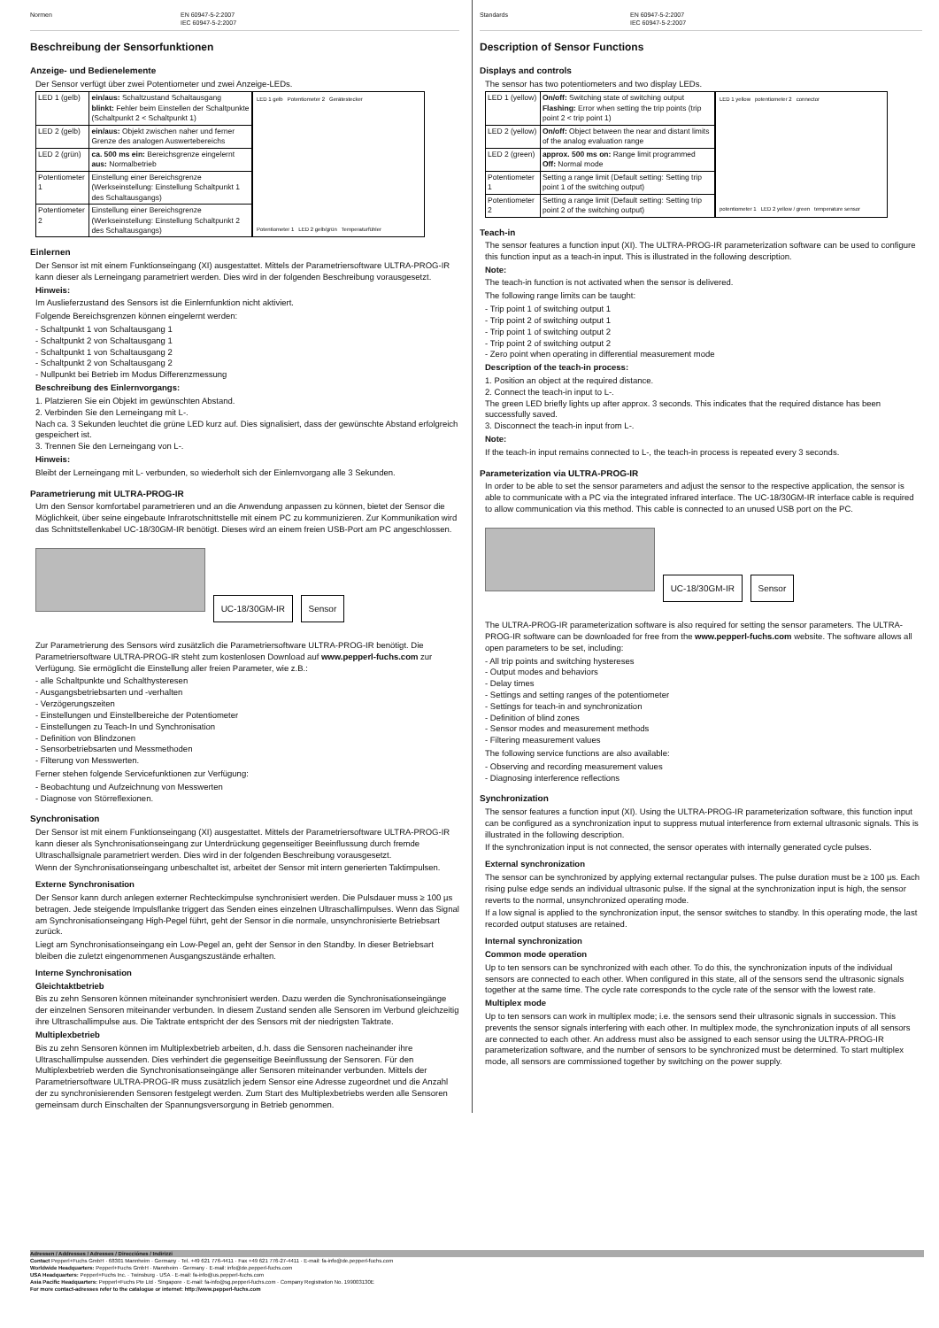Normen EN 60947-5-2:2007
IEC 60947-5-2:2007
Beschreibung der Sensorfunktionen
Anzeige- und Bedienelemente
Der Sensor verfügt über zwei Potentiometer und zwei Anzeige-LEDs.
| LED 1 (gelb) | ein/aus: Schaltzustand Schaltausgang blinkt: Fehler beim Einstellen der Schaltpunkte (Schaltpunkt 2 < Schaltpunkt 1) |
| LED 2 (gelb) | ein/aus: Objekt zwischen naher und ferner Grenze des analogen Auswertebereichs |
| LED 2 (grün) | ca. 500 ms ein: Bereichsgrenze eingelernt aus: Normalbetrieb |
| Potentiometer 1 | Einstellung einer Bereichsgrenze (Werkseinstellung: Einstellung Schaltpunkt 1 des Schaltausgangs) |
| Potentiometer 2 | Einstellung einer Bereichsgrenze (Werkseinstellung: Einstellung Schaltpunkt 2 des Schaltausgangs) |
LED 1 gelb Potentiometer 2 Gerätestecker
Potentiometer 1 LED 2 gelb/grün Temperaturfühler
Einlernen
Der Sensor ist mit einem Funktionseingang (XI) ausgestattet. Mittels der Parametriersoftware ULTRA-PROG-IR kann dieser als Lerneingang parametriert werden. Dies wird in der folgenden Beschreibung vorausgesetzt.
Hinweis:
Im Auslieferzustand des Sensors ist die Einlernfunktion nicht aktiviert.
Folgende Bereichsgrenzen können eingelernt werden:
- Schaltpunkt 1 von Schaltausgang 1
- Schaltpunkt 2 von Schaltausgang 1
- Schaltpunkt 1 von Schaltausgang 2
- Schaltpunkt 2 von Schaltausgang 2
- Nullpunkt bei Betrieb im Modus Differenzmessung
Beschreibung des Einlernvorgangs:
1. Platzieren Sie ein Objekt im gewünschten Abstand.
2. Verbinden Sie den Lerneingang mit L-.
Nach ca. 3 Sekunden leuchtet die grüne LED kurz auf. Dies signalisiert, dass der gewünschte Abstand erfolgreich gespeichert ist.
3. Trennen Sie den Lerneingang von L-.
Hinweis:
Bleibt der Lerneingang mit L- verbunden, so wiederholt sich der Einlernvorgang alle 3 Sekunden.
Parametrierung mit ULTRA-PROG-IR
Um den Sensor komfortabel parametrieren und an die Anwendung anpassen zu können, bietet der Sensor die Möglichkeit, über seine eingebaute Infrarotschnittstelle mit einem PC zu kommunizieren. Zur Kommunikation wird das Schnittstellenkabel UC-18/30GM-IR benötigt. Dieses wird an einem freien USB-Port am PC angeschlossen.
UC-18/30GM-IR Sensor
Zur Parametrierung des Sensors wird zusätzlich die Parametriersoftware ULTRA-PROG-IR benötigt. Die Parametriersoftware ULTRA-PROG-IR steht zum kostenlosen Download auf www.pepperl-fuchs.com zur Verfügung. Sie ermöglicht die Einstellung aller freien Parameter, wie z.B.:
- alle Schaltpunkte und Schalthysteresen
- Ausgangsbetriebsarten und -verhalten
- Verzögerungszeiten
- Einstellungen und Einstellbereiche der Potentiometer
- Einstellungen zu Teach-In und Synchronisation
- Definition von Blindzonen
- Sensorbetriebsarten und Messmethoden
- Filterung von Messwerten.
Ferner stehen folgende Servicefunktionen zur Verfügung:
- Beobachtung und Aufzeichnung von Messwerten
- Diagnose von Störreflexionen.
Synchronisation
Der Sensor ist mit einem Funktionseingang (XI) ausgestattet. Mittels der Parametriersoftware ULTRA-PROG-IR kann dieser als Synchronisationseingang zur Unterdrückung gegenseitiger Beeinflussung durch fremde Ultraschallsignale parametriert werden. Dies wird in der folgenden Beschreibung vorausgesetzt.
Wenn der Synchronisationseingang unbeschaltet ist, arbeitet der Sensor mit intern generierten Taktimpulsen.
Externe Synchronisation
Der Sensor kann durch anlegen externer Rechteckimpulse synchronisiert werden. Die Pulsdauer muss ≥ 100 µs betragen. Jede steigende Impulsflanke triggert das Senden eines einzelnen Ultraschallimpulses. Wenn das Signal am Synchronisationseingang High-Pegel führt, geht der Sensor in die normale, unsynchronisierte Betriebsart zurück.
Liegt am Synchronisationseingang ein Low-Pegel an, geht der Sensor in den Standby. In dieser Betriebsart bleiben die zuletzt eingenommenen Ausgangszustände erhalten.
Interne Synchronisation
Gleichtaktbetrieb
Bis zu zehn Sensoren können miteinander synchronisiert werden. Dazu werden die Synchronisationseingänge der einzelnen Sensoren miteinander verbunden. In diesem Zustand senden alle Sensoren im Verbund gleichzeitig ihre Ultraschallimpulse aus. Die Taktrate entspricht der des Sensors mit der niedrigsten Taktrate.
Multiplexbetrieb
Bis zu zehn Sensoren können im Multiplexbetrieb arbeiten, d.h. dass die Sensoren nacheinander ihre Ultraschallimpulse aussenden. Dies verhindert die gegenseitige Beeinflussung der Sensoren. Für den Multiplexbetrieb werden die Synchronisationseingänge aller Sensoren miteinander verbunden. Mittels der Parametriersoftware ULTRA-PROG-IR muss zusätzlich jedem Sensor eine Adresse zugeordnet und die Anzahl der zu synchronisierenden Sensoren festgelegt werden. Zum Start des Multiplexbetriebs werden alle Sensoren gemeinsam durch Einschalten der Spannungsversorgung in Betrieb genommen.
Standards EN 60947-5-2:2007
IEC 60947-5-2:2007
Description of Sensor Functions
Displays and controls
The sensor has two potentiometers and two display LEDs.
| LED 1 (yellow) | On/off: Switching state of switching output Flashing: Error when setting the trip points (trip point 2 < trip point 1) |
| LED 2 (yellow) | On/off: Object between the near and distant limits of the analog evaluation range |
| LED 2 (green) | approx. 500 ms on: Range limit programmed Off: Normal mode |
| Potentiometer 1 | Setting a range limit (Default setting: Setting trip point 1 of the switching output) |
| Potentiometer 2 | Setting a range limit (Default setting: Setting trip point 2 of the switching output) |
LED 1 yellow potentiometer 2 connector
potentiometer 1 LED 2 yellow / green temperature sensor
Teach-in
The sensor features a function input (XI). The ULTRA-PROG-IR parameterization software can be used to configure this function input as a teach-in input. This is illustrated in the following description.
Note:
The teach-in function is not activated when the sensor is delivered.
The following range limits can be taught:
- Trip point 1 of switching output 1
- Trip point 2 of switching output 1
- Trip point 1 of switching output 2
- Trip point 2 of switching output 2
- Zero point when operating in differential measurement mode
Description of the teach-in process:
1. Position an object at the required distance.
2. Connect the teach-in input to L-.
The green LED briefly lights up after approx. 3 seconds. This indicates that the required distance has been successfully saved.
3. Disconnect the teach-in input from L-.
Note:
If the teach-in input remains connected to L-, the teach-in process is repeated every 3 seconds.
Parameterization via ULTRA-PROG-IR
In order to be able to set the sensor parameters and adjust the sensor to the respective application, the sensor is able to communicate with a PC via the integrated infrared interface. The UC-18/30GM-IR interface cable is required to allow communication via this method. This cable is connected to an unused USB port on the PC.
UC-18/30GM-IR Sensor
The ULTRA-PROG-IR parameterization software is also required for setting the sensor parameters. The ULTRA-PROG-IR software can be downloaded for free from the www.pepperl-fuchs.com website. The software allows all open parameters to be set, including:
- All trip points and switching hystereses
- Output modes and behaviors
- Delay times
- Settings and setting ranges of the potentiometer
- Settings for teach-in and synchronization
- Definition of blind zones
- Sensor modes and measurement methods
- Filtering measurement values
The following service functions are also available:
- Observing and recording measurement values
- Diagnosing interference reflections
Synchronization
The sensor features a function input (XI). Using the ULTRA-PROG-IR parameterization software, this function input can be configured as a synchronization input to suppress mutual interference from external ultrasonic signals. This is illustrated in the following description.
If the synchronization input is not connected, the sensor operates with internally generated cycle pulses.
External synchronization
The sensor can be synchronized by applying external rectangular pulses. The pulse duration must be ≥ 100 µs. Each rising pulse edge sends an individual ultrasonic pulse. If the signal at the synchronization input is high, the sensor reverts to the normal, unsynchronized operating mode.
If a low signal is applied to the synchronization input, the sensor switches to standby. In this operating mode, the last recorded output statuses are retained.
Internal synchronization
Common mode operation
Up to ten sensors can be synchronized with each other. To do this, the synchronization inputs of the individual sensors are connected to each other. When configured in this state, all of the sensors send the ultrasonic signals together at the same time. The cycle rate corresponds to the cycle rate of the sensor with the lowest rate.
Multiplex mode
Up to ten sensors can work in multiplex mode; i.e. the sensors send their ultrasonic signals in succession. This prevents the sensor signals interfering with each other. In multiplex mode, the synchronization inputs of all sensors are connected to each other. An address must also be assigned to each sensor using the ULTRA-PROG-IR parameterization software, and the number of sensors to be synchronized must be determined. To start multiplex mode, all sensors are commissioned together by switching on the power supply.
Adressen / Addresses / Adresses / Direcciónes / Indirizzi
Contact Pepperl+Fuchs GmbH · 68301 Mannheim · Germany · Tel. +49 621 776-4411 · Fax +49 621 776-27-4411 · E-mail: fa-info@de.pepperl-fuchs.com
Worldwide Headquarters: Pepperl+Fuchs GmbH · Mannheim · Germany · E-mail: info@de.pepperl-fuchs.com
USA Headquarters: Pepperl+Fuchs Inc. · Twinsburg · USA · E-mail: fa-info@us.pepperl-fuchs.com
Asia Pacific Headquarters: Pepperl+Fuchs Pte Ltd · Singapore · E-mail: fa-info@sg.pepperl-fuchs.com · Company Registration No. 199003130E
For more contact-adresses refer to the catalogue or internet: http://www.pepperl-fuchs.com